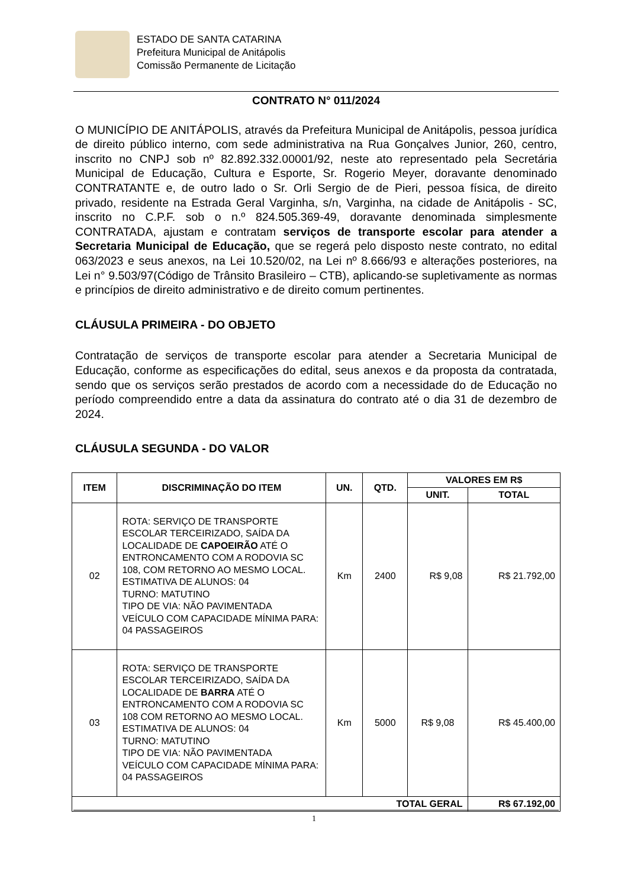ESTADO DE SANTA CATARINA
Prefeitura Municipal de Anitápolis
Comissão Permanente de Licitação
CONTRATO N° 011/2024
O MUNICÍPIO DE ANITÁPOLIS, através da Prefeitura Municipal de Anitápolis, pessoa jurídica de direito público interno, com sede administrativa na Rua Gonçalves Junior, 260, centro, inscrito no CNPJ sob nº 82.892.332.00001/92, neste ato representado pela Secretária Municipal de Educação, Cultura e Esporte, Sr. Rogerio Meyer, doravante denominado CONTRATANTE e, de outro lado o Sr. Orli Sergio de de Pieri, pessoa física, de direito privado, residente na Estrada Geral Varginha, s/n, Varginha, na cidade de Anitápolis - SC, inscrito no C.P.F. sob o n.º 824.505.369-49, doravante denominada simplesmente CONTRATADA, ajustam e contratam serviços de transporte escolar para atender a Secretaria Municipal de Educação, que se regerá pelo disposto neste contrato, no edital 063/2023 e seus anexos, na Lei 10.520/02, na Lei nº 8.666/93 e alterações posteriores, na Lei n° 9.503/97(Código de Trânsito Brasileiro – CTB), aplicando-se supletivamente as normas e princípios de direito administrativo e de direito comum pertinentes.
CLÁUSULA PRIMEIRA - DO OBJETO
Contratação de serviços de transporte escolar para atender a Secretaria Municipal de Educação, conforme as especificações do edital, seus anexos e da proposta da contratada, sendo que os serviços serão prestados de acordo com a necessidade do de Educação no período compreendido entre a data da assinatura do contrato até o dia 31 de dezembro de 2024.
CLÁUSULA SEGUNDA - DO VALOR
| ITEM | DISCRIMINAÇÃO DO ITEM | UN. | QTD. | VALORES EM R$ | |
| --- | --- | --- | --- | --- | --- |
| | | | | UNIT. | TOTAL |
| 02 | ROTA: SERVIÇO DE TRANSPORTE ESCOLAR TERCEIRIZADO, SAÍDA DA LOCALIDADE DE CAPOEIRÃO ATÉ O ENTRONCAMENTO COM A RODOVIA SC 108, COM RETORNO AO MESMO LOCAL. ESTIMATIVA DE ALUNOS: 04 TURNO: MATUTINO TIPO DE VIA: NÃO PAVIMENTADA VEÍCULO COM CAPACIDADE MÍNIMA PARA: 04 PASSAGEIROS | Km | 2400 | R$ 9,08 | R$ 21.792,00 |
| 03 | ROTA: SERVIÇO DE TRANSPORTE ESCOLAR TERCEIRIZADO, SAÍDA DA LOCALIDADE DE BARRA ATÉ O ENTRONCAMENTO COM A RODOVIA SC 108 COM RETORNO AO MESMO LOCAL. ESTIMATIVA DE ALUNOS: 04 TURNO: MATUTINO TIPO DE VIA: NÃO PAVIMENTADA VEÍCULO COM CAPACIDADE MÍNIMA PARA: 04 PASSAGEIROS | Km | 5000 | R$ 9,08 | R$ 45.400,00 |
| TOTAL GERAL | | | | | R$ 67.192,00 |
1